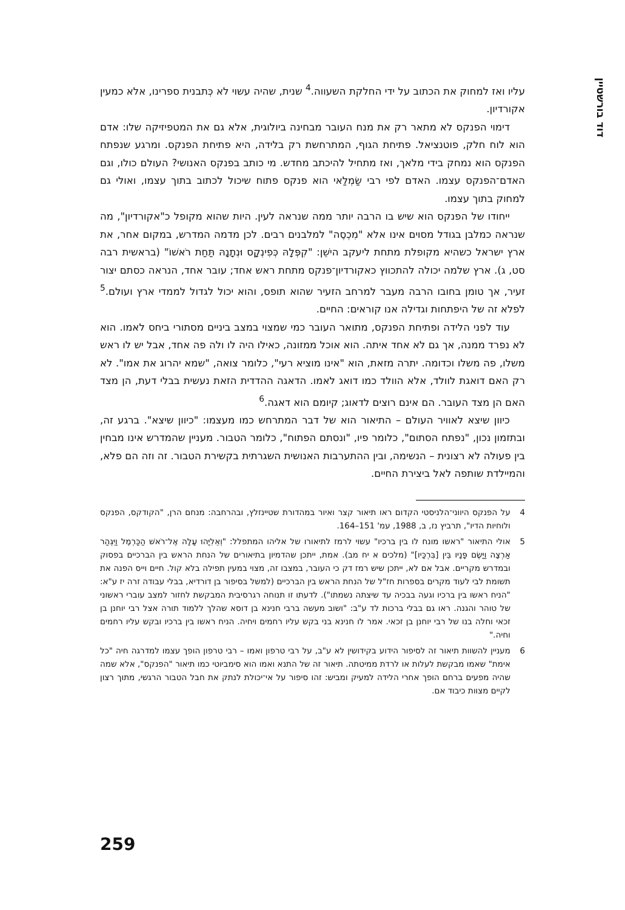דוד בורשטיין
עליו ואז למחוק את הכתוב על ידי החלקת השעווה.<sup>4</sup> שנית, שהיה עשוי לא כְּתבנית ספרינו, אלא כמעין אקורדיון.
דימוי הפנקס לא מתאר רק את מנח העובר מבחינה ביולוגית, אלא גם את המטפיזיקה שלו: אדם הוא לוח חלק, פוטנציאל. פתיחת הגוף, המתרחשת רק בלידה, היא פתיחת הפנקס. ומרגע שנפתח הפנקס הוא נמחק בידי מלאך, ואז מתחיל להיכתב מחדש. מי כותב בפנקס האנושי? העולם כולו, וגם האדם־הפנקס עצמו. האדם לפי רבי שַׂמְלַאי הוא פנקס פתוח שיכול לכתוב בתוך עצמו, ואולי גם למחוק בתוך עצמו.
ייחודו של הפנקס הוא שיש בו הרבה יותר ממה שנראה לעין. היות שהוא מקופל כ"אקורדיון", מה שנראה כמלבן בגודל מסוים אינו אלא "מִכְסֶה" למלבנים רבים. לכן מדמה המדרש, במקום אחר, את ארץ ישראל כשהיא מקופלת מתחת ליעקב הישֵׁן: "קִפְּלָהּ כְּפִינְקָס וּנְתָנָהּ תַּחַת רֹאשׁוֹ" (בראשית רבה סט, ג). ארץ שלמה יכולה להתכווץ כאקורדיון־פנקס מתחת ראש אחד; עובר אחד, הנראה כסתם יצור זעיר, אך טומן בחובו הרבה מעבר למרחב הזעיר שהוא תופס, והוא יכול לגדול לממדי ארץ ועולם.<sup>5</sup> לפלא זה של היפתחות וגדילה אנו קוראים: החיים.
עוד לפני הלידה ופתיחת הפנקס, מתואר העובר כמי שמצוי במצב ביניים מסתורי ביחס לאמו. הוא לא נפרד ממנה, אך גם לא אחד איתה. הוא אוכל ממזונה, כאילו היה לו ולה פה אחד, אבל יש לו ראש משלו, פה משלו וכדומה. יתרה מזאת, הוא "אינו מוציא רעי", כלומר צואה, "שמא יהרוג את אמו". לא רק האם דואגת לוולד, אלא הוולד כמו דואג לאמו. הדאגה ההדדית הזאת נעשית בבלי דעת, הן מצד האם הן מצד העובר. הם אינם רוצים לדאוג; קיומם הוא דאגה.<sup>6</sup>
כיוון שיצא לאוויר העולם – התיאור הוא של דבר המתרחש כמו מעצמו: "כיוון שיצא". ברגע זה, ובתזמון נכון, "נפתח הסתום", כלומר פיו, "ונסתם הפתוח", כלומר הטבור. מעניין שהמדרש אינו מבחין בין פעולה לא רצונית – הנשימה, ובין ההתערבות האנושית השגרתית בקשירת הטבור. זה וזה הם פלא, והמיילדת שותפה לאל ביצירת החיים.
4 על הפנקס היווני־הלניסטי הקדום ראו תיאור קצר ואיור במהדורת שטיינזלץ, ובהרחבה: מנחם הרן, "הקודקס, הפנקס ולוחיות הדיו", תרביץ נז, ב, 1988, עמ' 151–164.
5 אולי התיאור "ראשו מונח לו בין ברכיו" עשוי לרמז לתיאורו של אליהו המתפלל: "וְאֵלִיָּהוּ עָלָה אֶל־רֹאשׁ הַכַּרְמֶל וַיִּגְהַר אַרְצָה וַיָּשֶׂם פָּנָיו בֵּין [בִּרְכָּיו]" (מלכים א יח מב). אמת, ייתכן שהדמיון בתיאורים של הנחת הראש בין הברכיים בפסוק ובמדרש מקריים. אבל אם לא, ייתכן שיש רמז דק כי העובר, במצבו זה, מצוי במעין תפילה בלא קול. חיים וייס הפנה את תשומת לבי לעוד מקרים בספרות חז"ל של הנחת הראש בין הברכיים (למשל בסיפור בן דורדיא, בבלי עבודה זרה יז ע"א: "הניח ראשו בין ברכיו וגעה בבכיה עד שיצתה נשמתו"). לדעתו זו תנוחה רגרסיבית המבקשת לחזור למצב עוברי ראשוני של טוהר והגנה. ראו גם בבלי ברכות לד ע"ב: "ושוב מעשה ברבי חנינא בן דוסא שהלך ללמוד תורה אצל רבי יוחנן בן זכאי וחלה בנו של רבי יוחנן בן זכאי. אמר לו חנינא בני בקש עליו רחמים ויחיה. הניח ראשו בין ברכיו ובקש עליו רחמים וחיה."
6 מעניין להשוות תיאור זה לסיפור הידוע בקידושין לא ע"ב, על רבי טרפון ואמו – רבי טרפון הופך עצמו למדרגה חיה "כל אימת" שאמו מבקשת לעלות או לרדת ממיטתה. תיאור זה של התנא ואמו הוא סימביוטי כמו תיאור "הפנקס", אלא שמה שהיה מפעים ברחם הופך אחרי הלידה למעיק ומביש: זהו סיפור על אי־יכולת לנתק את חבל הטבור הרגשי, מתוך רצון לקיים מצוות כיבוד אם.
259